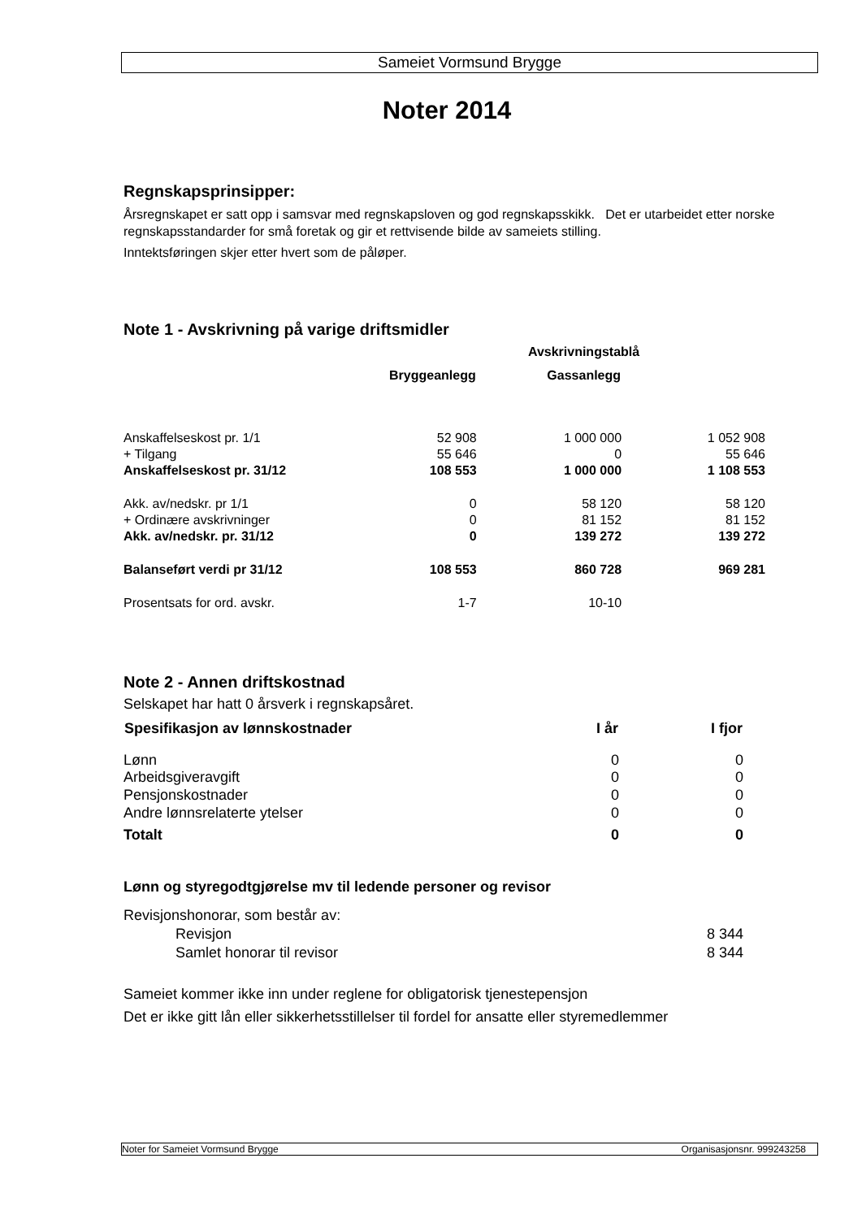Sameiet Vormsund Brygge
Noter 2014
Regnskapsprinsipper:
Årsregnskapet er satt opp i samsvar med regnskapsloven og god regnskapsskikk. Det er utarbeidet etter norske regnskapsstandarder for små foretak og gir et rettvisende bilde av sameiets stilling.
Inntektsføringen skjer etter hvert som de påløper.
Note 1 - Avskrivning på varige driftsmidler
| | Avskrivningstablå | | |
| | Bryggeanlegg | Gassanlegg | |
| Anskaffelseskost pr. 1/1 | 52 908 | 1 000 000 | 1 052 908 |
| + Tilgang | 55 646 | 0 | 55 646 |
| Anskaffelseskost pr. 31/12 | 108 553 | 1 000 000 | 1 108 553 |
| Akk. av/nedskr. pr 1/1 | 0 | 58 120 | 58 120 |
| + Ordinære avskrivninger | 0 | 81 152 | 81 152 |
| Akk. av/nedskr. pr. 31/12 | 0 | 139 272 | 139 272 |
| Balanseført verdi pr 31/12 | 108 553 | 860 728 | 969 281 |
| Prosentsats for ord. avskr. | 1-7 | 10-10 | |
Note 2 - Annen driftskostnad
Selskapet har hatt 0 årsverk i regnskapsåret.
| Spesifikasjon av lønnskostnader | I år | I fjor |
| --- | --- | --- |
| Lønn | 0 | 0 |
| Arbeidsgiveravgift | 0 | 0 |
| Pensjonskostnader | 0 | 0 |
| Andre lønnsrelaterte ytelser | 0 | 0 |
| Totalt | 0 | 0 |
Lønn og styregodtgjørelse mv til ledende personer og revisor
| Revisjonshonorar, som består av: | |
| Revisjon | 8 344 |
| Samlet honorar til revisor | 8 344 |
Sameiet kommer ikke inn under reglene for obligatorisk tjenestepensjon
Det er ikke gitt lån eller sikkerhetsstillelser til fordel for ansatte eller styremedlemmer
Noter for Sameiet Vormsund Brygge Organisasjonsnr. 999243258